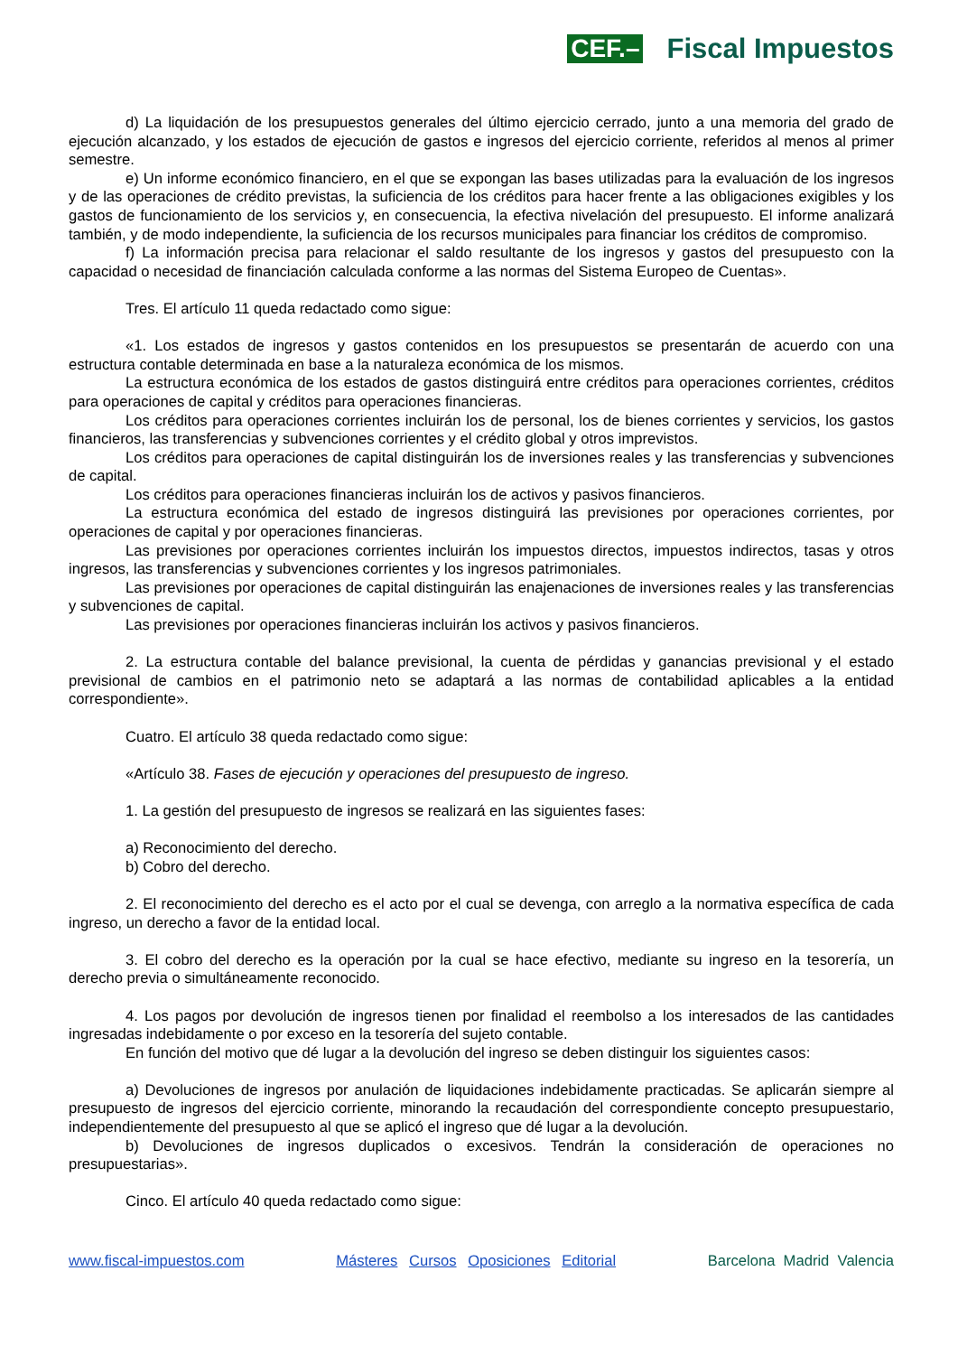CEF.– Fiscal Impuestos
d) La liquidación de los presupuestos generales del último ejercicio cerrado, junto a una memoria del grado de ejecución alcanzado, y los estados de ejecución de gastos e ingresos del ejercicio corriente, referidos al menos al primer semestre.
e) Un informe económico financiero, en el que se expongan las bases utilizadas para la evaluación de los ingresos y de las operaciones de crédito previstas, la suficiencia de los créditos para hacer frente a las obligaciones exigibles y los gastos de funcionamiento de los servicios y, en consecuencia, la efectiva nivelación del presupuesto. El informe analizará también, y de modo independiente, la suficiencia de los recursos municipales para financiar los créditos de compromiso.
f) La información precisa para relacionar el saldo resultante de los ingresos y gastos del presupuesto con la capacidad o necesidad de financiación calculada conforme a las normas del Sistema Europeo de Cuentas».
Tres. El artículo 11 queda redactado como sigue:
«1. Los estados de ingresos y gastos contenidos en los presupuestos se presentarán de acuerdo con una estructura contable determinada en base a la naturaleza económica de los mismos.
La estructura económica de los estados de gastos distinguirá entre créditos para operaciones corrientes, créditos para operaciones de capital y créditos para operaciones financieras.
Los créditos para operaciones corrientes incluirán los de personal, los de bienes corrientes y servicios, los gastos financieros, las transferencias y subvenciones corrientes y el crédito global y otros imprevistos.
Los créditos para operaciones de capital distinguirán los de inversiones reales y las transferencias y subvenciones de capital.
Los créditos para operaciones financieras incluirán los de activos y pasivos financieros.
La estructura económica del estado de ingresos distinguirá las previsiones por operaciones corrientes, por operaciones de capital y por operaciones financieras.
Las previsiones por operaciones corrientes incluirán los impuestos directos, impuestos indirectos, tasas y otros ingresos, las transferencias y subvenciones corrientes y los ingresos patrimoniales.
Las previsiones por operaciones de capital distinguirán las enajenaciones de inversiones reales y las transferencias y subvenciones de capital.
Las previsiones por operaciones financieras incluirán los activos y pasivos financieros.
2. La estructura contable del balance previsional, la cuenta de pérdidas y ganancias previsional y el estado previsional de cambios en el patrimonio neto se adaptará a las normas de contabilidad aplicables a la entidad correspondiente».
Cuatro. El artículo 38 queda redactado como sigue:
«Artículo 38. Fases de ejecución y operaciones del presupuesto de ingreso.
1. La gestión del presupuesto de ingresos se realizará en las siguientes fases:
a) Reconocimiento del derecho.
b) Cobro del derecho.
2. El reconocimiento del derecho es el acto por el cual se devenga, con arreglo a la normativa específica de cada ingreso, un derecho a favor de la entidad local.
3. El cobro del derecho es la operación por la cual se hace efectivo, mediante su ingreso en la tesorería, un derecho previa o simultáneamente reconocido.
4. Los pagos por devolución de ingresos tienen por finalidad el reembolso a los interesados de las cantidades ingresadas indebidamente o por exceso en la tesorería del sujeto contable.
En función del motivo que dé lugar a la devolución del ingreso se deben distinguir los siguientes casos:
a) Devoluciones de ingresos por anulación de liquidaciones indebidamente practicadas. Se aplicarán siempre al presupuesto de ingresos del ejercicio corriente, minorando la recaudación del correspondiente concepto presupuestario, independientemente del presupuesto al que se aplicó el ingreso que dé lugar a la devolución.
b) Devoluciones de ingresos duplicados o excesivos. Tendrán la consideración de operaciones no presupuestarias».
Cinco. El artículo 40 queda redactado como sigue:
www.fiscal-impuestos.com Másteres Cursos Oposiciones Editorial Barcelona Madrid Valencia